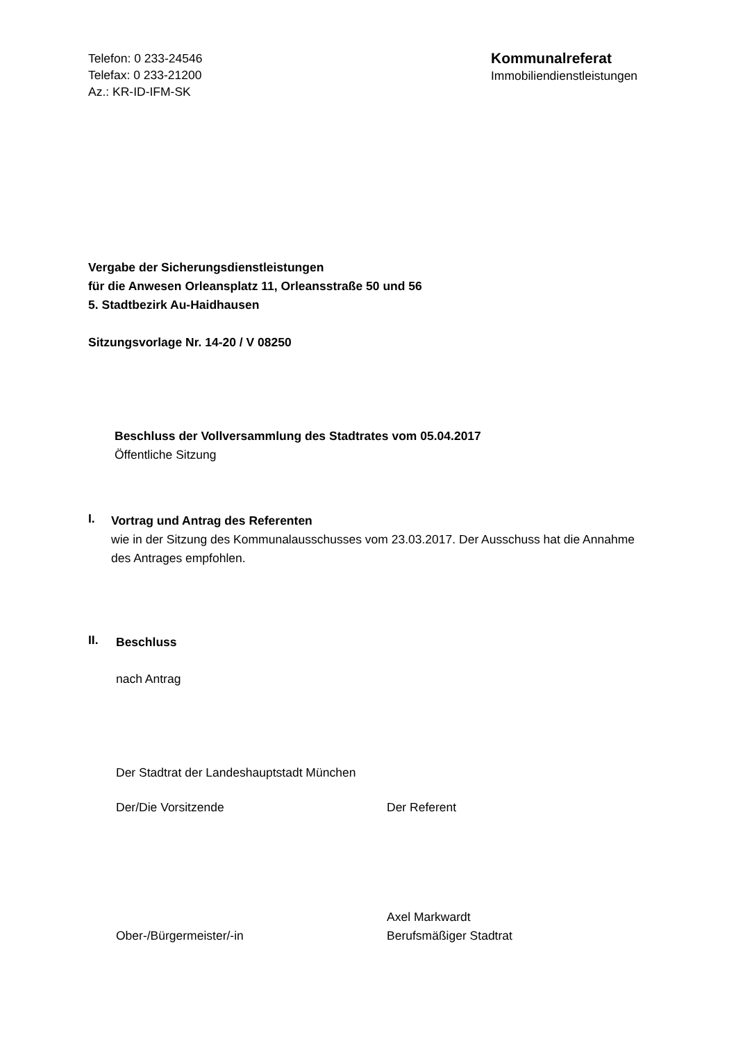Telefon: 0 233-24546
Telefax: 0 233-21200
Az.: KR-ID-IFM-SK
Kommunalreferat
Immobiliendienstleistungen
Vergabe der Sicherungsdienstleistungen
für die Anwesen Orleansplatz 11, Orleansstraße 50 und 56
5. Stadtbezirk Au-Haidhausen
Sitzungsvorlage Nr. 14-20 / V 08250
Beschluss der Vollversammlung des Stadtrates vom 05.04.2017
Öffentliche Sitzung
I.
Vortrag und Antrag des Referenten
wie in der Sitzung des Kommunalausschusses vom 23.03.2017. Der Ausschuss hat die Annahme des Antrages empfohlen.
II.
Beschluss
nach Antrag
Der Stadtrat der Landeshauptstadt München
Der/Die Vorsitzende Der Referent
Ober-/Bürgermeister/-in
Axel Markwardt
Berufsmäßiger Stadtrat